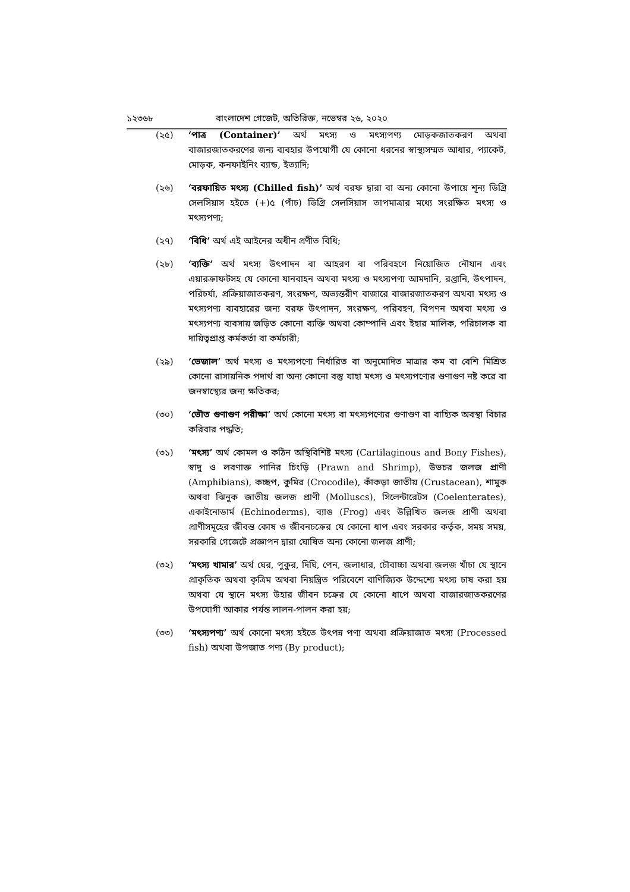১২৩৬৮ বাংলাদেশ গেজেট, অতিরিক্ত, নভেম্বর ২৬, ২০২০
(২৫) ‘পাত্র (Container)’ অর্থ মৎস্য ও মৎস্যপণ্য মোড়কজাতকরণ অথবা বাজারজাতকরণের জন্য ব্যবহার উপযোগী যে কোনো ধরনের স্বাস্থ্যসম্মত আধার, প্যাকেট, মোড়ক, কনফাইনিং ব্যান্ড, ইত্যাদি;
(২৬) ‘বরফায়িত মৎস্য (Chilled fish)’ অর্থ বরফ দ্বারা বা অন্য কোনো উপায়ে শূন্য ডিগ্রি সেলসিয়াস হইতে (+)৫ (পাঁচ) ডিগ্রি সেলসিয়াস তাপমাত্রার মধ্যে সংরক্ষিত মৎস্য ও মৎস্যপণ্য;
(২৭) ‘বিধি’ অর্থ এই আইনের অধীন প্রণীত বিধি;
(২৮) ‘ব্যক্তি’ অর্থ মৎস্য উৎপাদন বা আহরণ বা পরিবহণে নিয়োজিত নৌযান এবং এয়ারক্রাফটসহ যে কোনো যানবাহন অথবা মৎস্য ও মৎস্যপণ্য আমদানি, রপ্তানি, উৎপাদন, পরিচর্যা, প্রক্রিয়াজাতকরণ, সংরক্ষণ, অভ্যন্তরীণ বাজারে বাজারজাতকরণ অথবা মৎস্য ও মৎস্যপণ্য ব্যবহারের জন্য বরফ উৎপাদন, সংরক্ষণ, পরিবহণ, বিপণন অথবা মৎস্য ও মৎস্যপণ্য ব্যবসায় জড়িত কোনো ব্যক্তি অথবা কোম্পানি এবং ইহার মালিক, পরিচালক বা দায়িত্বপ্রাপ্ত কর্মকর্তা বা কর্মচারী;
(২৯) ‘ভেজাল’ অর্থ মৎস্য ও মৎস্যপণ্যে নির্ধারিত বা অনুমোদিত মাত্রার কম বা বেশি মিশ্রিত কোনো রাসায়নিক পদার্থ বা অন্য কোনো বস্তু যাহা মৎস্য ও মৎস্যপণ্যের গুণাগুণ নষ্ট করে বা জনস্বাস্থ্যের জন্য ক্ষতিকর;
(৩০) ‘ভৌত গুণাগুণ পরীক্ষা’ অর্থ কোনো মৎস্য বা মৎস্যপণ্যের গুণাগুণ বা বাহ্যিক অবস্থা বিচার করিবার পদ্ধতি;
(৩১) ‘মৎস্য’ অর্থ কোমল ও কঠিন অস্থিবিশিষ্ট মৎস্য (Cartilaginous and Bony Fishes), স্বাদু ও লবণাক্ত পানির চিংড়ি (Prawn and Shrimp), উভচর জলজ প্রাণী (Amphibians), কচ্ছপ, কুমির (Crocodile), কাঁকড়া জাতীয় (Crustacean), শামুক অথবা ঝিনুক জাতীয় জলজ প্রাণী (Molluscs), সিলেন্টারেটস (Coelenterates), একাইনোডার্ম (Echinoderms), ব্যাঙ (Frog) এবং উল্লিখিত জলজ প্রাণী অথবা প্রাণীসমূহের জীবন্ত কোষ ও জীবনচক্রের যে কোনো ধাপ এবং সরকার কর্তৃক, সময় সময়, সরকারি গেজেটে প্রজ্ঞাপন দ্বারা ঘোষিত অন্য কোনো জলজ প্রাণী;
(৩২) ‘মৎস্য খামার’ অর্থ ঘের, পুকুর, দিঘি, পেন, জলাধার, চৌবাচ্চা অথবা জলজ খাঁচা যে স্থানে প্রাকৃতিক অথবা কৃত্রিম অথবা নিয়ন্ত্রিত পরিবেশে বাণিজ্যিক উদ্দেশ্যে মৎস্য চাষ করা হয় অথবা যে স্থানে মৎস্য উহার জীবন চক্রের যে কোনো ধাপে অথবা বাজারজাতকরণের উপযোগী আকার পর্যন্ত লালন-পালন করা হয়;
(৩৩) ‘মৎস্যপণ্য’ অর্থ কোনো মৎস্য হইতে উৎপন্ন পণ্য অথবা প্রক্রিয়াজাত মৎস্য (Processed fish) অথবা উপজাত পণ্য (By product);